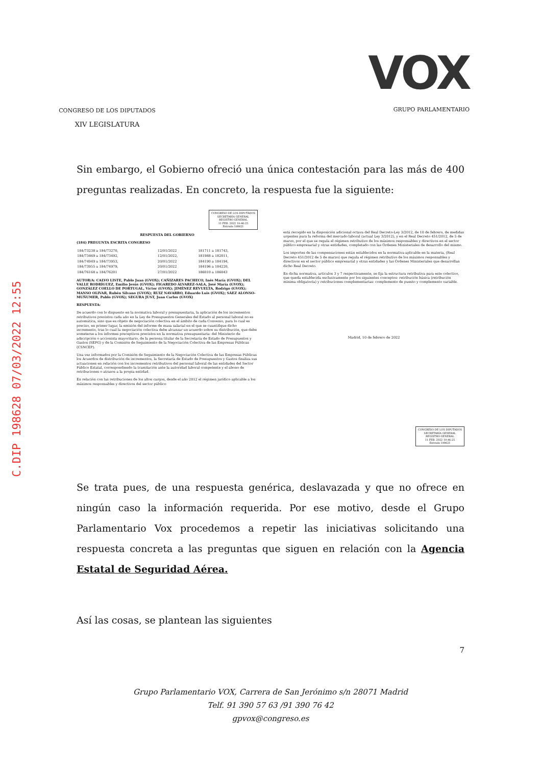C.DIP 198628 07/03/2022 12:55
CONGRESO DE LOS DIPUTADOS
XIV LEGISLATURA
VOX
GRUPO PARLAMENTARIO
Sin embargo, el Gobierno ofreció una única contestación para las más de 400 preguntas realizadas. En concreto, la respuesta fue la siguiente:
CONGRESO DE LOS DIPUTADOS SECRETARÍA GENERAL REGISTRO GENERAL
11 FEB. 2022 19:46:25
Entrada 190621
RESPUESTA DEL GOBIERNO
(184) PREGUNTA ESCRITA CONGRESO
| 184/73238 a 184/73270, | 12/01/2022 | 181711 a 181743, |
| 184/73469 a 184/73492, | 12/01/2022, | 181988 a 182011, |
| 184/74949 a 184/73953, | 20/01/2022 | 184190 a 184194, |
| 184/73955 a 184/74979, | 20/01/2022 | 184196 a 184220, |
| 184/76168 a 184/76201 | 27/01/2022 | 186010 a 186043 |
AUTOR/A: CALVO LISTE, Pablo Juan (GVOX); CAÑIZARES PACHECO, Inés María (GVOX); DEL VALLE RODRÍGUEZ, Emilio Jesús (GVOX); FIGAREDO ÁLVAREZ-SALA, José María (GVOX); GONZÁLEZ COELLO DE PORTUGAL, Víctor (GVOX); JIMÉNEZ REVUELTA, Rodrigo (GVOX); MANSO OLIVAR, Rubén Silvano (GVOX); RUIZ NAVARRO, Eduardo Luis (GVOX); SÁEZ ALONSO-MUÑUMER, Pablo (GVOX); SEGURA JUST, Juan Carlos (GVOX)
RESPUESTA:
De acuerdo con lo dispuesto en la normativa laboral y presupuestaria, la aplicación de los incrementos retributivos previstos cada año en la Ley de Presupuestos Generales del Estado al personal laboral no es automática, sino que es objeto de negociación colectiva en el ámbito de cada Convenio, para lo cual es preciso, en primer lugar, la emisión del informe de masa salarial en el que se cuantifique dicho incremento, tras lo cual la negociación colectiva debe alcanzar un acuerdo sobre su distribución, que debe someterse a los informes preceptivos previstos en la normativa presupuestaria: del Ministerio de adscripción o accionista mayoritario, de la persona titular de la Secretaría de Estado de Presupuestos y Gastos (SEPG) y de la Comisión de Seguimiento de la Negociación Colectiva de las Empresas Públicas (CSNCEP).
Una vez informados por la Comisión de Seguimiento de la Negociación Colectiva de las Empresas Públicas los Acuerdos de distribución de incrementos, la Secretaría de Estado de Presupuestos y Gastos finaliza sus actuaciones en relación con los incrementos retributivos del personal laboral de las entidades del Sector Público Estatal, correspondiendo la tramitación ante la autoridad laboral competente y el abono de retribuciones o atrasos a la propia entidad.
En relación con las retribuciones de los altos cargos, desde el año 2012 el régimen jurídico aplicable a los máximos responsables y directivos del sector público
está recogido en la disposición adicional octava del Real Decreto-Ley 3/2012, de 10 de febrero, de medidas urgentes para la reforma del mercado laboral (actual Ley 3/2012), y en el Real Decreto 451/2012, de 5 de marzo, por el que se regula el régimen retributivo de los máximos responsables y directivos en el sector público empresarial y otras entidades, completado con las Órdenes Ministeriales de desarrollo del mismo.
Los importes de las compensaciones están establecidos en la normativa aplicable en la materia, (Real Decreto 451/2012 de 5 de marzo) que regula el régimen retributivo de los máximos responsables y directivos en el sector público empresarial y otras entidades y las Órdenes Ministeriales que desarrollan dicho Real Decreto.
En dicha normativa, artículos 3 y 7 respectivamente, se fija la estructura retributiva para este colectivo, que queda establecida exclusivamente por los siguientes conceptos: retribución básica (retribución mínima obligatoria) y retribuciones complementarias: complemento de puesto y complemento variable.
Madrid, 10 de febrero de 2022
CONGRESO DE LOS DIPUTADOS SECRETARÍA GENERAL REGISTRO GENERAL
11 FEB. 2022 19:46:25
Entrada 190621
Se trata pues, de una respuesta genérica, deslavazada y que no ofrece en ningún caso la información requerida. Por ese motivo, desde el Grupo Parlamentario Vox procedemos a repetir las iniciativas solicitando una respuesta concreta a las preguntas que siguen en relación con la Agencia Estatal de Seguridad Aérea.
Así las cosas, se plantean las siguientes
7
Grupo Parlamentario VOX, Carrera de San Jerónimo s/n 28071 Madrid
Telf. 91 390 57 63 /91 390 76 42
gpvox@congreso.es